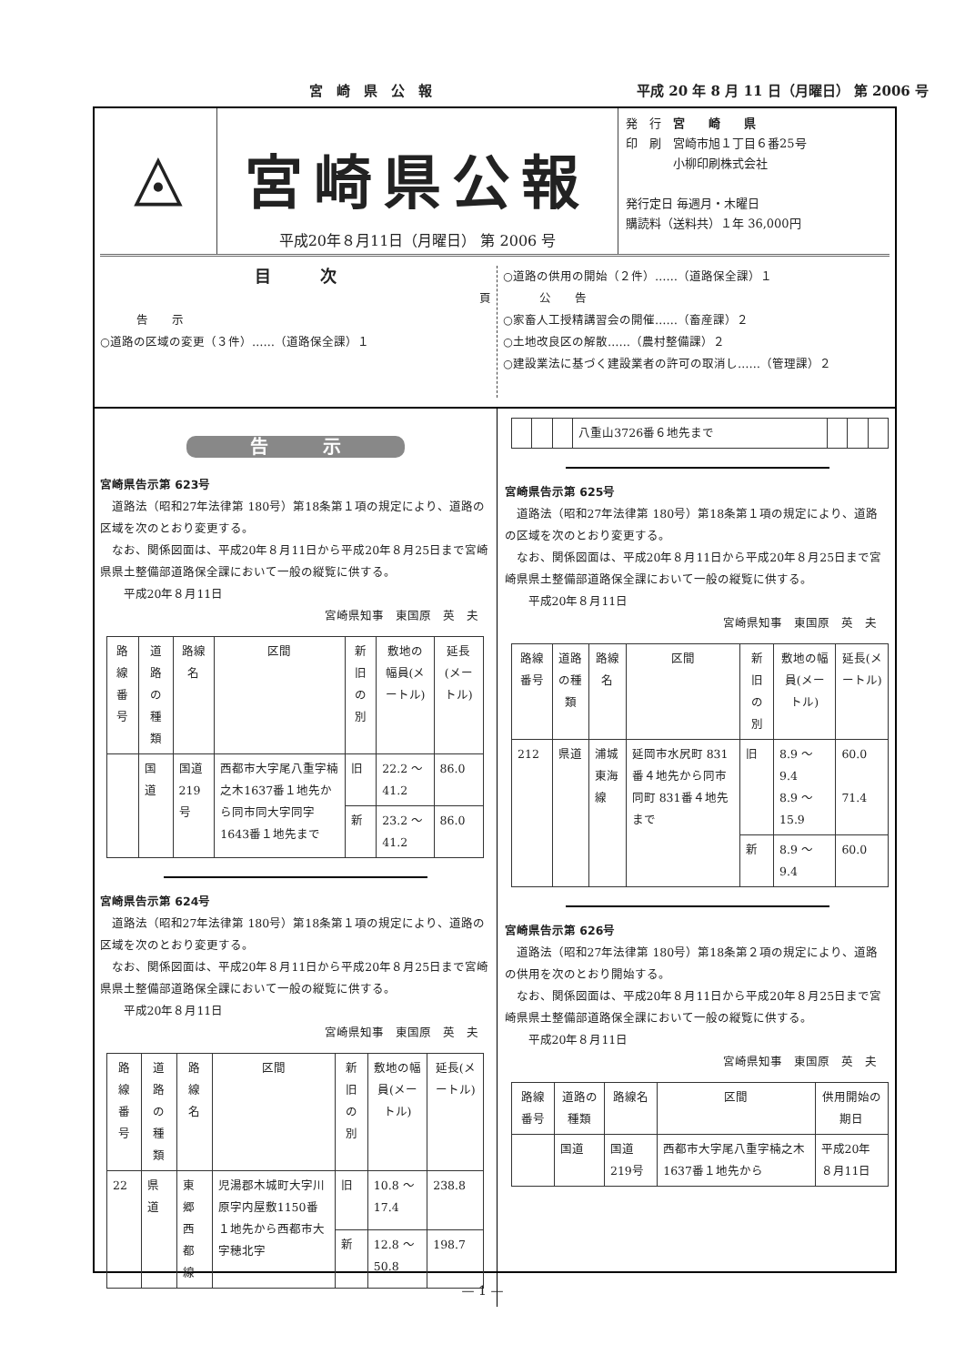宮　崎　県　公　報 平成 20 年 8 月 11 日（月曜日） 第 2006 号
◬
宮崎県公報
平成20年８月11日（月曜日） 第 2006 号
発　行　宮　　崎　　県
印　刷　宮崎市旭１丁目６番25号
　　　　小柳印刷株式会社
発行定日 毎週月・木曜日
購読料（送料共）１年 36,000円
目　　　次
頁
告　　示
○道路の区域の変更（３件）……（道路保全課）１
○道路の供用の開始（２件）……（道路保全課）１
公　　告
○家畜人工授精講習会の開催……（畜産課）２
○土地改良区の解散……（農村整備課）２
○建設業法に基づく建設業者の許可の取消し……（管理課）２
告　　　示
宮崎県告示第 623号
道路法（昭和27年法律第 180号）第18条第１項の規定により、道路の区域を次のとおり変更する。
なお、関係図面は、平成20年８月11日から平成20年８月25日まで宮崎県県土整備部道路保全課において一般の縦覧に供する。
　平成20年８月11日
宮崎県知事　東国原　英　夫
| 路線番号 | 道路の種類 | 路線名 | 区間 | 新旧の別 | 敷地の幅員(メートル) | 延長(メートル) |
| --- | --- | --- | --- | --- | --- | --- |
| | 国道 | 国道219号 | 西都市大字尾八重字楠之木1637番１地先から同市同大字同字1643番１地先まで | 旧 | 22.2 ～ 41.2 | 86.0 |
| | | | | 新 | 23.2 ～ 41.2 | 86.0 |
宮崎県告示第 624号
道路法（昭和27年法律第 180号）第18条第１項の規定により、道路の区域を次のとおり変更する。
なお、関係図面は、平成20年８月11日から平成20年８月25日まで宮崎県県土整備部道路保全課において一般の縦覧に供する。
　平成20年８月11日
宮崎県知事　東国原　英　夫
| 路線番号 | 道路の種類 | 路線名 | 区間 | 新旧の別 | 敷地の幅員(メートル) | 延長(メートル) |
| --- | --- | --- | --- | --- | --- | --- |
| 22 | 県道 | 東郷西都線 | 児湯郡木城町大字川原字内屋敷1150番１地先から西都市大字穂北字 | 旧 | 10.8 ～ 17.4 | 238.8 |
| | | | | 新 | 12.8 ～ 50.8 | 198.7 |
| | | | 八重山3726番６地先まで | | | |
宮崎県告示第 625号
道路法（昭和27年法律第 180号）第18条第１項の規定により、道路の区域を次のとおり変更する。
なお、関係図面は、平成20年８月11日から平成20年８月25日まで宮崎県県土整備部道路保全課において一般の縦覧に供する。
　平成20年８月11日
宮崎県知事　東国原　英　夫
| 路線番号 | 道路の種類 | 路線名 | 区間 | 新旧の別 | 敷地の幅員(メートル) | 延長(メートル) |
| --- | --- | --- | --- | --- | --- | --- |
| 212 | 県道 | 浦城東海線 | 延岡市水尻町 831番４地先から同市同町 831番４地先まで | 旧 | 8.9 ～ 9.4 8.9 ～ 15.9 | 60.0 71.4 |
| | | | | 新 | 8.9 ～ 9.4 | 60.0 |
宮崎県告示第 626号
道路法（昭和27年法律第 180号）第18条第２項の規定により、道路の供用を次のとおり開始する。
なお、関係図面は、平成20年８月11日から平成20年８月25日まで宮崎県県土整備部道路保全課において一般の縦覧に供する。
　平成20年８月11日
宮崎県知事　東国原　英　夫
| 路線番号 | 道路の種類 | 路線名 | 区間 | 供用開始の期日 |
| --- | --- | --- | --- | --- |
| | 国道 | 国道219号 | 西都市大字尾八重字楠之木1637番１地先から | 平成20年８月11日 |
— 1 —